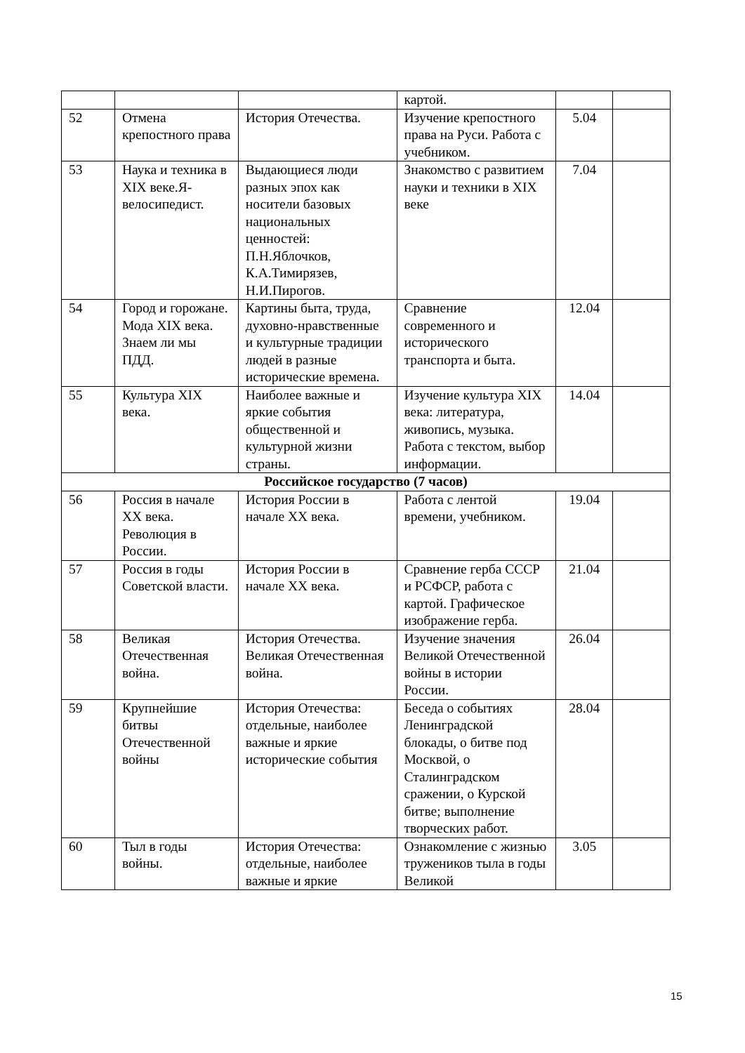| | | | картой. | | |
| 52 | Отмена крепостного права | История Отечества. | Изучение крепостного права на Руси. Работа с учебником. | 5.04 | |
| 53 | Наука и техника в XIX веке.Я-велосипедист. | Выдающиеся люди разных эпох как носители базовых национальных ценностей: П.Н.Яблочков, К.А.Тимирязев, Н.И.Пирогов. | Знакомство с развитием науки и техники в XIX веке | 7.04 | |
| 54 | Город и горожане. Мода XIX века. Знаем ли мы ПДД. | Картины быта, труда, духовно-нравственные и культурные традиции людей в разные исторические времена. | Сравнение современного и исторического транспорта и быта. | 12.04 | |
| 55 | Культура XIX века. | Наиболее важные и яркие события общественной и культурной жизни страны. | Изучение культура XIX века: литература, живопись, музыка. Работа с текстом, выбор информации. | 14.04 | |
| Российское государство (7 часов) | | | | | |
| 56 | Россия в начале XX века. Революция в России. | История России в начале XX века. | Работа с лентой времени, учебником. | 19.04 | |
| 57 | Россия в годы Советской власти. | История России в начале XX века. | Сравнение герба СССР и РСФСР, работа с картой. Графическое изображение герба. | 21.04 | |
| 58 | Великая Отечественная война. | История Отечества. Великая Отечественная война. | Изучение значения Великой Отечественной войны в истории России. | 26.04 | |
| 59 | Крупнейшие битвы Отечественной войны | История Отечества: отдельные, наиболее важные и яркие исторические события | Беседа о событиях Ленинградской блокады, о битве под Москвой, о Сталинградском сражении, о Курской битве; выполнение творческих работ. | 28.04 | |
| 60 | Тыл в годы войны. | История Отечества: отдельные, наиболее важные и яркие | Ознакомление с жизнью тружеников тыла в годы Великой | 3.05 | |
15